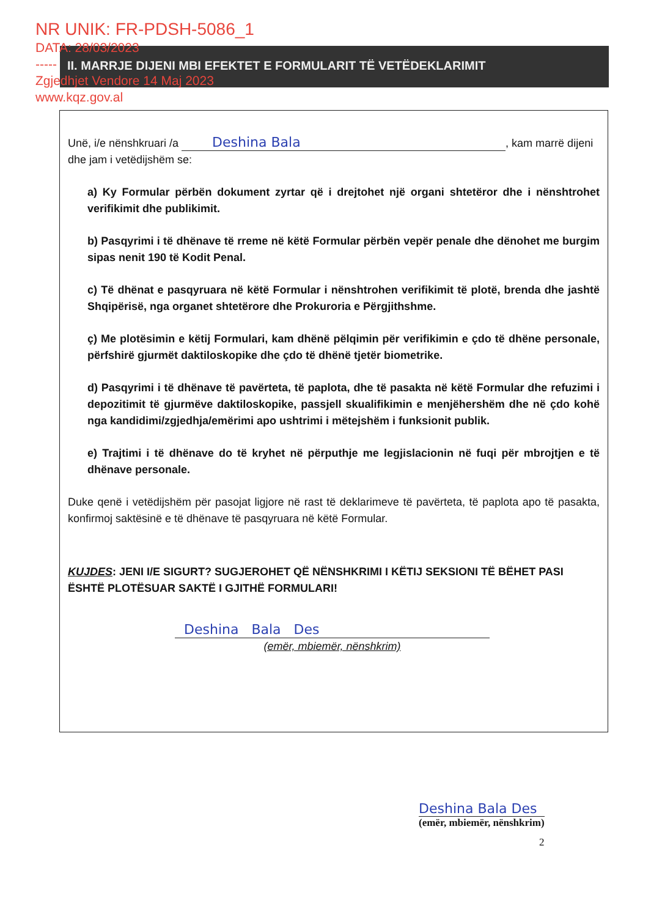NR UNIK: FR-PDSH-5086_1
DATA: 28/03/2023
-----
Zgjedhjet Vendore 14 Maj 2023
www.kqz.gov.al
II. MARRJE DIJENI MBI EFEKTET E FORMULARIT TË VETËDEKLARIMIT
Unë, i/e nënshkruari /a Deshina Bala, kam marrë dijeni dhe jam i vetëdijshëm se:
a) Ky Formular përbën dokument zyrtar që i drejtohet një organi shtetëror dhe i nënshtrohet verifikimit dhe publikimit.
b) Pasqyrimi i të dhënave të rreme në këtë Formular përbën vepër penale dhe dënohet me burgim sipas nenit 190 të Kodit Penal.
c) Të dhënat e pasqyruara në këtë Formular i nënshtrohen verifikimit të plotë, brenda dhe jashtë Shqipërisë, nga organet shtetërore dhe Prokuroria e Përgjithshme.
ç) Me plotësimin e këtij Formulari, kam dhënë pëlqimin për verifikimin e çdo të dhëne personale, përfshirë gjurmët daktiloskopike dhe çdo të dhënë tjetër biometrike.
d) Pasqyrimi i të dhënave të pavërteta, të paplota, dhe të pasakta në këtë Formular dhe refuzimi i depozitimit të gjurmëve daktiloskopike, passjell skualifikimin e menjëhershëm dhe në çdo kohë nga kandidimi/zgjedhja/emërimi apo ushtrimi i mëtejshëm i funksionit publik.
e) Trajtimi i të dhënave do të kryhet në përputhje me legjislacionin në fuqi për mbrojtjen e të dhënave personale.
Duke qenë i vetëdijshëm për pasojat ligjore në rast të deklarimeve të pavërteta, të paplota apo të pasakta, konfirmoj saktësinë e të dhënave të pasqyruara në këtë Formular.
KUJDES: JENI I/E SIGURT? SUGJEROHET QË NËNSHKRIMI I KËTIJ SEKSIONI TË BËHET PASI ËSHTË PLOTËSUAR SAKTË I GJITHË FORMULARI!
Deshina Bala Des
(emër, mbiemër, nënshkrim)
Deshina Bala Des
(emër, mbiemër, nënshkrim)
2